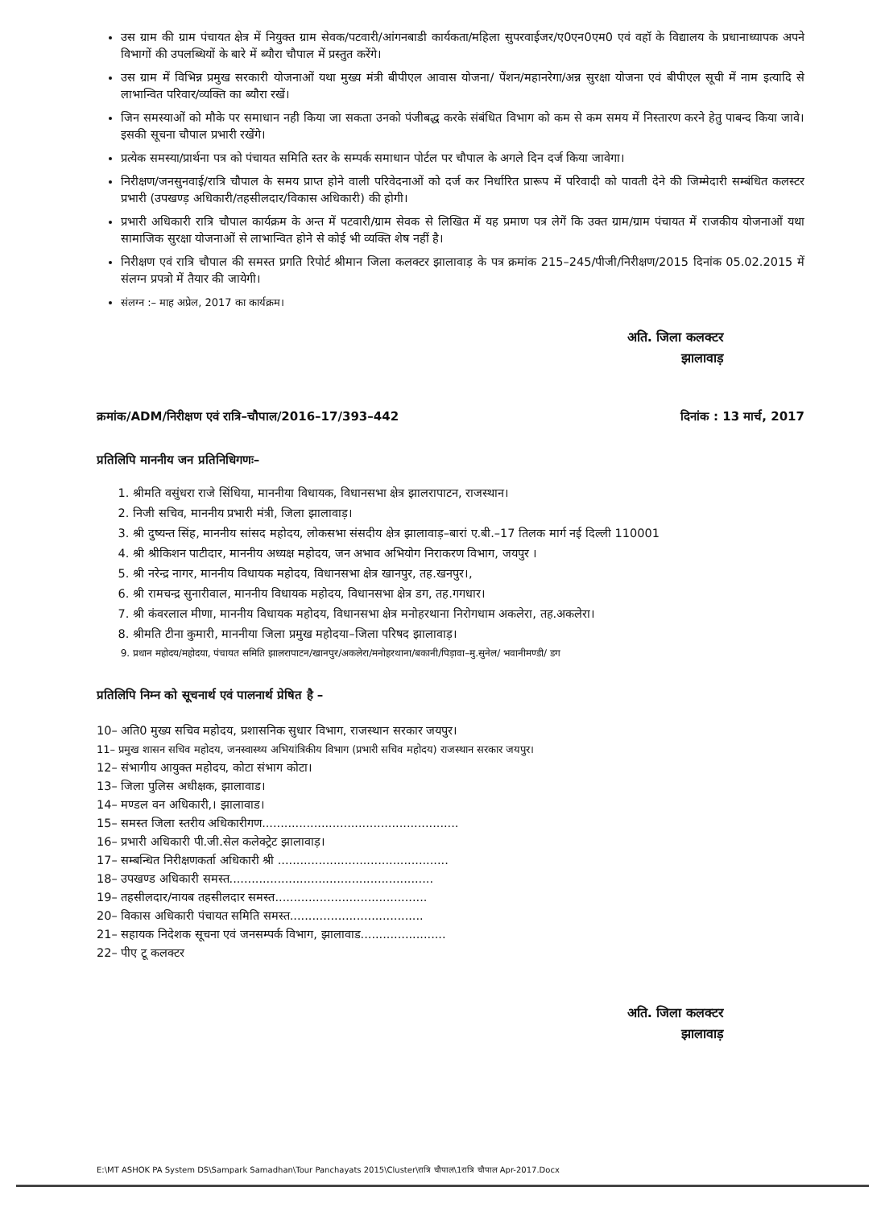उस ग्राम की ग्राम पंचायत क्षेत्र में नियुक्त ग्राम सेवक/पटवारी/आंगनबाडी कार्यकता/महिला सुपरवाईजर/ए0एन0एम0 एवं वहॉ के विद्यालय के प्रधानाध्यापक अपने विभागों की उपलब्धियों के बारे में ब्यौरा चौपाल में प्रस्तुत करेंगे।
उस ग्राम में विभिन्न प्रमुख सरकारी योजनाओं यथा मुख्य मंत्री बीपीएल आवास योजना/ पेंशन/महानरेगा/अन्न सुरक्षा योजना एवं बीपीएल सूची में नाम इत्यादि से लाभान्वित परिवार/व्यक्ति का ब्यौरा रखें।
जिन समस्याओं को मौके पर समाधान नही किया जा सकता उनको पंजीबद्ध करके संबंधित विभाग को कम से कम समय में निस्तारण करने हेतु पाबन्द किया जावे। इसकी सूचना चौपाल प्रभारी रखेंगे।
प्रत्येक समस्या/प्रार्थना पत्र को पंचायत समिति स्तर के सम्पर्क समाधान पोर्टल पर चौपाल के अगले दिन दर्ज किया जावेगा।
निरीक्षण/जनसुनवाई/रात्रि चौपाल के समय प्राप्त होने वाली परिवेदनाओं को दर्ज कर निर्धारित प्रारूप में परिवादी को पावती देने की जिम्मेदारी सम्बंधित कलस्टर प्रभारी (उपखण्ड़ अधिकारी/तहसीलदार/विकास अधिकारी) की होगी।
प्रभारी अधिकारी रात्रि चौपाल कार्यक्रम के अन्त में पटवारी/ग्राम सेवक से लिखित में यह प्रमाण पत्र लेगें कि उक्त ग्राम/ग्राम पंचायत में राजकीय योजनाओं यथा सामाजिक सुरक्षा योजनाओं से लाभान्वित होने से कोई भी व्यक्ति शेष नहीं है।
निरीक्षण एवं रात्रि चौपाल की समस्त प्रगति रिपोर्ट श्रीमान जिला कलक्टर झालावाड़ के पत्र क्रमांक 215–245/पीजी/निरीक्षण/2015 दिनांक 05.02.2015 में संलग्न प्रपत्रो में तैयार की जायेगी।
संलग्न :– माह अप्रेल, 2017 का कार्यक्रम।
अति. जिला कलक्टर
झालावाड़
क्रमांक/ADM/निरीक्षण एवं रात्रि–चौपाल/2016–17/393–442 दिनांक : 13 मार्च, 2017
प्रतिलिपि माननीय जन प्रतिनिधिगणः–
1. श्रीमति वसुंधरा राजे सिंधिया, माननीया विधायक, विधानसभा क्षेत्र झालरापाटन, राजस्थान।
2. निजी सचिव, माननीय प्रभारी मंत्री, जिला झालावाड़।
3. श्री दुष्यन्त सिंह, माननीय सांसद महोदय, लोकसभा संसदीय क्षेत्र झालावाड़–बारां ए.बी.–17 तिलक मार्ग नई दिल्ली 110001
4. श्री श्रीकिशन पाटीदार, माननीय अध्यक्ष महोदय, जन अभाव अभियोग निराकरण विभाग, जयपुर ।
5. श्री नरेन्द्र नागर, माननीय विधायक महोदय, विधानसभा क्षेत्र खानपुर, तह.खनपुर।,
6. श्री रामचन्द्र सुनारीवाल, माननीय विधायक महोदय, विधानसभा क्षेत्र डग, तह.गगधार।
7. श्री कंवरलाल मीणा, माननीय विधायक महोदय, विधानसभा क्षेत्र मनोहरथाना निरोगधाम अकलेरा, तह.अकलेरा।
8. श्रीमति टीना कुमारी, माननीया जिला प्रमुख महोदया–जिला परिषद झालावाड़।
9. प्रधान महोदय/महोदया, पंचायत समिति झालरापाटन/खानपुर/अकलेरा/मनोहरथाना/बकानी/पिड़ावा–मु.सुनेल/ भवानीमण्डी/ डग
प्रतिलिपि निम्न को सूचनार्थ एवं पालनार्थ प्रेषित है –
10– अति0 मुख्य सचिव महोदय, प्रशासनिक सुधार विभाग, राजस्थान सरकार जयपुर।
11– प्रमुख शासन सचिव महोदय, जनस्वास्थ्य अभियांत्रिकीय विभाग (प्रभारी सचिव महोदय) राजस्थान सरकार जयपुर।
12– संभागीय आयुक्त महोदय, कोटा संभाग कोटा।
13– जिला पुलिस अधीक्षक, झालावाड।
14– मण्डल वन अधिकारी,। झालावाड।
15– समस्त जिला स्तरीय अधिकारीगण.....................................................
16– प्रभारी अधिकारी पी.जी.सेल कलेक्ट्रेट झालावाड़।
17– सम्बन्धित निरीक्षणकर्ता अधिकारी श्री ..............................................
18– उपखण्ड अधिकारी समस्त.......................................................
19– तहसीलदार/नायब तहसीलदार समस्त.........................................
20– विकास अधिकारी पंचायत समिति समस्त....................................
21– सहायक निदेशक सूचना एवं जनसम्पर्क विभाग, झालावाड.......................
22– पीए टू कलक्टर
अति. जिला कलक्टर
झालावाड़
E:\MT ASHOK PA System DS\Sampark Samadhan\Tour Panchayats 2015\Cluster\रात्रि चौपाल\1रात्रि चौपाल Apr-2017.Docx